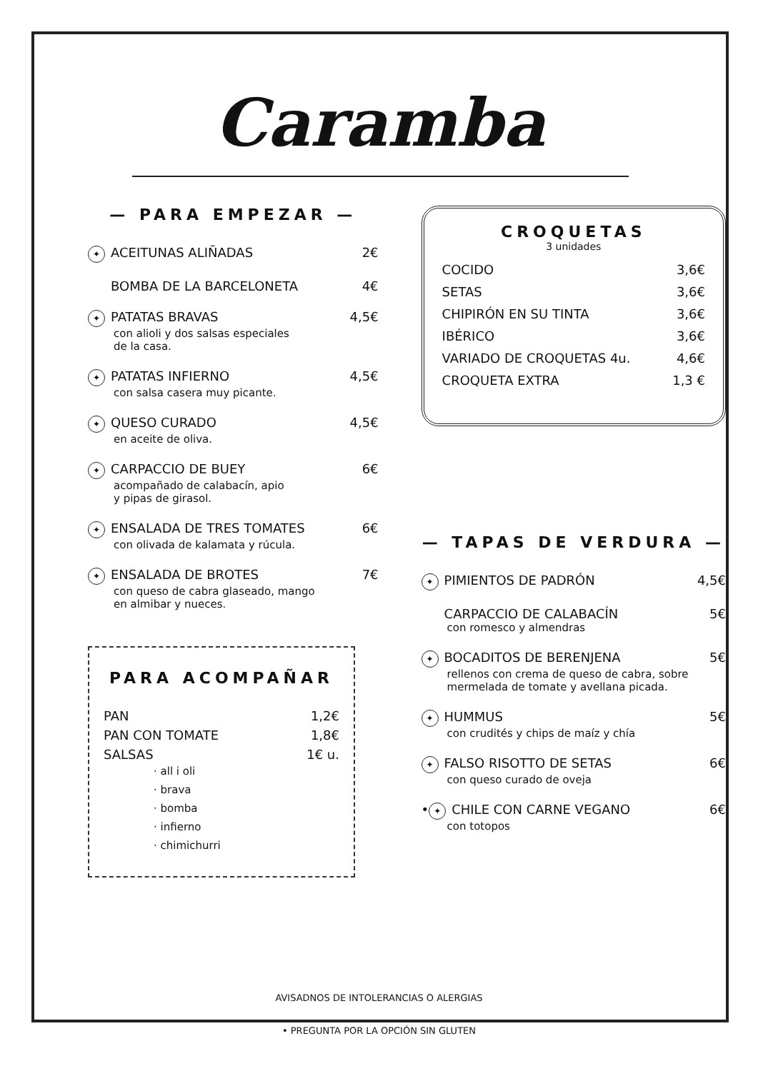Caramba
— PARA EMPEZAR —
✦ ACEITUNAS ALIÑADAS 2€
BOMBA DE LA BARCELONETA 4€
✦ PATATAS BRAVAS 4,5€
con alioli y dos salsas especiales
de la casa.
✦ PATATAS INFIERNO 4,5€
con salsa casera muy picante.
✦ QUESO CURADO 4,5€
en aceite de oliva.
✦ CARPACCIO DE BUEY 6€
acompañado de calabacín, apio
y pipas de girasol.
✦ ENSALADA DE TRES TOMATES 6€
con olivada de kalamata y rúcula.
✦ ENSALADA DE BROTES 7€
con queso de cabra glaseado, mango
en almibar y nueces.
PARA ACOMPAÑAR
PAN 1,2€
PAN CON TOMATE 1,8€
SALSAS 1€ u.
· all i oli
· brava
· bomba
· infierno
· chimichurri
CROQUETAS
3 unidades
COCIDO 3,6€
SETAS 3,6€
CHIPIRÓN EN SU TINTA 3,6€
IBÉRICO 3,6€
VARIADO DE CROQUETAS 4u. 4,6€
CROQUETA EXTRA 1,3 €
— TAPAS DE VERDURA —
✦ PIMIENTOS DE PADRÓN 4,5€
CARPACCIO DE CALABACÍN 5€
con romesco y almendras
✦ BOCADITOS DE BERENJENA 5€
rellenos con crema de queso de cabra, sobre
mermelada de tomate y avellana picada.
✦ HUMMUS 5€
con crudités y chips de maíz y chía
✦ FALSO RISOTTO DE SETAS 6€
con queso curado de oveja
• ✦ CHILE CON CARNE VEGANO 6€
con totopos
AVISADNOS DE INTOLERANCIAS O ALERGIAS
• PREGUNTA POR LA OPCIÓN SIN GLUTEN